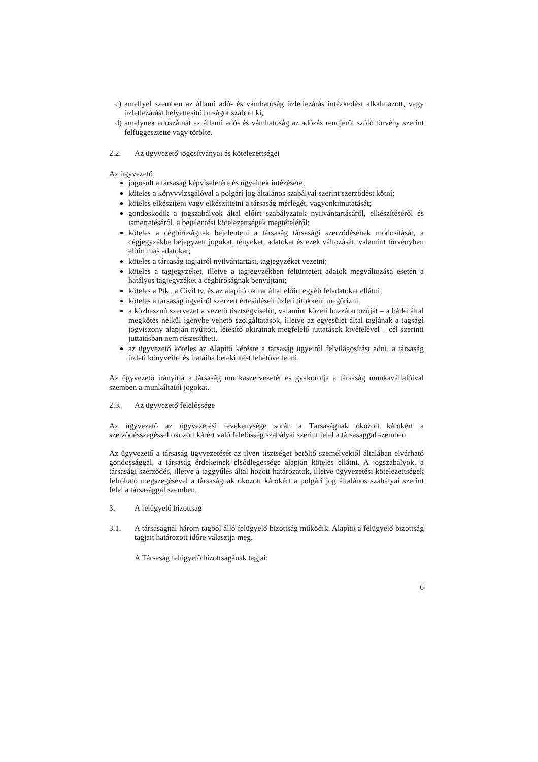c) amellyel szemben az állami adó- és vámhatóság üzletlezárás intézkedést alkalmazott, vagy üzletlezárást helyettesítő bírságot szabott ki,
d) amelynek adószámát az állami adó- és vámhatóság az adózás rendjéről szóló törvény szerint felfüggesztette vagy törölte.
2.2. Az ügyvezető jogosítványai és kötelezettségei
Az ügyvezető
jogosult a társaság képviseletére és ügyeinek intézésére;
köteles a könyvvizsgálóval a polgári jog általános szabályai szerint szerződést kötni;
köteles elkészíteni vagy elkészíttetni a társaság mérlegét, vagyonkimutatását;
gondoskodik a jogszabályok által előírt szabályzatok nyilvántartásáról, elkészítéséről és ismertetéséről, a bejelentési kötelezettségek megtételéről;
köteles a cégbíróságnak bejelenteni a társaság társasági szerződésének módosítását, a cégjegyzékbe bejegyzett jogokat, tényeket, adatokat és ezek változását, valamint törvényben előírt más adatokat;
köteles a társaság tagjairól nyilvántartást, tagjegyzéket vezetni;
köteles a tagjegyzéket, illetve a tagjegyzékben feltüntetett adatok megváltozása esetén a hatályos tagjegyzéket a cégbíróságnak benyújtani;
köteles a Ptk., a Civil tv. és az alapító okirat által előírt egyéb feladatokat ellátni;
köteles a társaság ügyeiről szerzett értesüléseit üzleti titokként megőrizni.
a közhasznú szervezet a vezető tisztségviselőt, valamint közeli hozzátartozóját – a bárki által megkötés nélkül igénybe vehető szolgáltatások, illetve az egyesület által tagjának a tagsági jogviszony alapján nyújtott, létesítő okiratnak megfelelő juttatások kivételével – cél szerinti juttatásban nem részesítheti.
az ügyvezető köteles az Alapító kérésre a társaság ügyeiről felvilágosítást adni, a társaság üzleti könyveibe és irataiba betekintést lehetővé tenni.
Az ügyvezető irányítja a társaság munkaszervezetét és gyakorolja a társaság munkavállalóival szemben a munkáltatói jogokat.
2.3. Az ügyvezető felelőssége
Az ügyvezető az ügyvezetési tevékenysége során a Társaságnak okozott károkért a szerződésszegéssel okozott kárért való felelősség szabályai szerint felel a társasággal szemben.
Az ügyvezető a társaság ügyvezetését az ilyen tisztséget betöltő személyektől általában elvárható gondossággal, a társaság érdekeinek elsődlegessége alapján köteles ellátni. A jogszabályok, a társasági szerződés, illetve a taggyűlés által hozott határozatok, illetve ügyvezetési kötelezettségek felróható megszegésével a társaságnak okozott károkért a polgári jog általános szabályai szerint felel a társasággal szemben.
3. A felügyelő bizottság
3.1. A társaságnál három tagból álló felügyelő bizottság működik. Alapító a felügyelő bizottság tagjait határozott időre választja meg.
A Társaság felügyelő bizottságának tagjai:
6